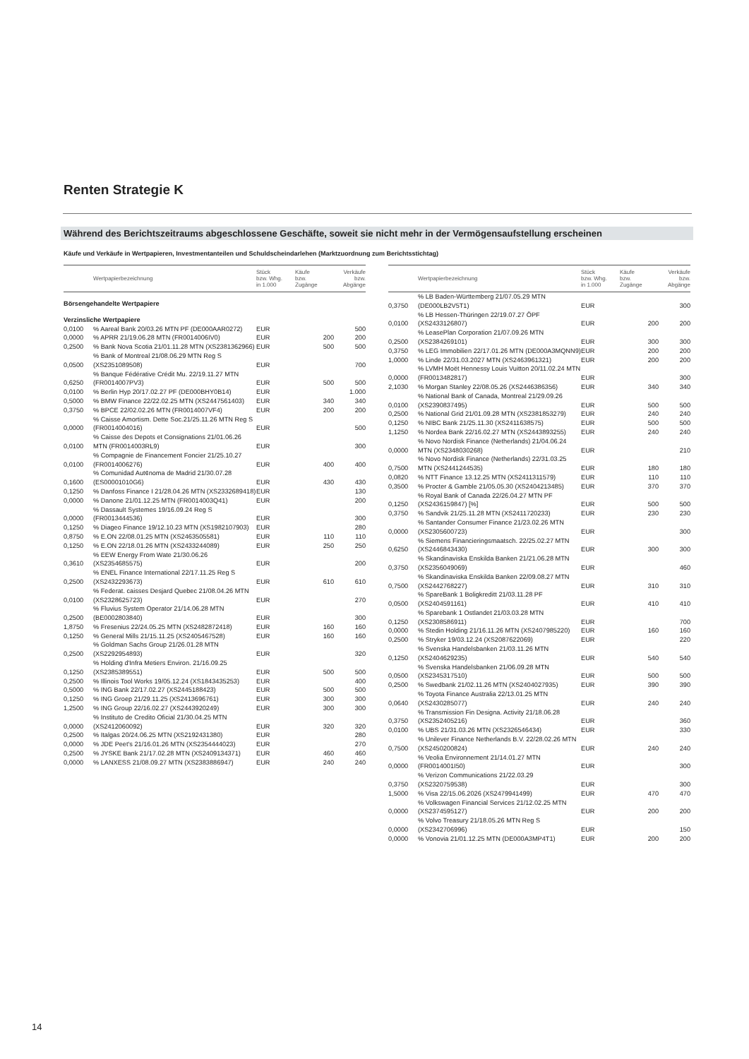Renten Strategie K
Während des Berichtszeitraums abgeschlossene Geschäfte, soweit sie nicht mehr in der Vermögensaufstellung erscheinen
Käufe und Verkäufe in Wertpapieren, Investmentanteilen und Schuldscheindarlehen (Marktzuordnung zum Berichtsstichtag)
| | Wertpapierbezeichnung | Stück bzw. Whg. in 1.000 | Käufe bzw. Zugänge | Verkäufe bzw. Abgänge |
| --- | --- | --- | --- | --- |
| Börsengehandelte Wertpapiere | | | | |
| Verzinsliche Wertpapiere | | | | |
| 0,0100 | % Aareal Bank 20/03.26 MTN PF (DE000AAR0272) | EUR | | 500 |
| 0,0000 | % APRR 21/19.06.28 MTN (FR0014006IV0) | EUR | 200 | 200 |
| 0,2500 | % Bank Nova Scotia 21/01.11.28 MTN (XS2381362966) | EUR | 500 | 500 |
| 0,0500 | % Bank of Montreal 21/08.06.29 MTN Reg S (XS2351089508) | EUR | | 700 |
| 0,6250 | % Banque Fédérative Crédit Mu. 22/19.11.27 MTN (FR0014007PV3) | EUR | 500 | 500 |
| 0,0100 | % Berlin Hyp 20/17.02.27 PF (DE000BHY0B14) | EUR | | 1.000 |
| 0,5000 | % BMW Finance 22/22.02.25 MTN (XS2447561403) | EUR | 340 | 340 |
| 0,3750 | % BPCE 22/02.02.26 MTN (FR0014007VF4) | EUR | 200 | 200 |
| 0,0000 | % Caisse Amortism. Dette Soc.21/25.11.26 MTN Reg S (FR0014004016) | EUR | | 500 |
| 0,0100 | % Caisse des Depots et Consignations 21/01.06.26 MTN (FR0014003RL9) | EUR | | 300 |
| 0,0100 | % Compagnie de Financement Foncier 21/25.10.27 (FR0014006276) | EUR | 400 | 400 |
| 0,1600 | % Comunidad Aut¢noma de Madrid 21/30.07.28 (ES00001010G6) | EUR | 430 | 430 |
| 0,1250 | % Danfoss Finance I 21/28.04.26 MTN (XS2332689418) | EUR | | 130 |
| 0,0000 | % Danone 21/01.12.25 MTN (FR0014003Q41) | EUR | | 200 |
| 0,0000 | % Dassault Systemes 19/16.09.24 Reg S (FR0013444536) | EUR | | 300 |
| 0,1250 | % Diageo Finance 19/12.10.23 MTN (XS1982107903) | EUR | | 280 |
| 0,8750 | % E.ON 22/08.01.25 MTN (XS2463505581) | EUR | 110 | 110 |
| 0,1250 | % E.ON 22/18.01.26 MTN (XS2433244089) | EUR | 250 | 250 |
| 0,3610 | % EEW Energy From Wate 21/30.06.26 (XS2354685575) | EUR | | 200 |
| 0,2500 | % ENEL Finance International 22/17.11.25 Reg S (XS2432293673) | EUR | 610 | 610 |
| 0,0100 | % Federat. caisses Desjard Quebec 21/08.04.26 MTN (XS2328625723) | EUR | | 270 |
| 0,2500 | % Fluvius System Operator 21/14.06.28 MTN (BE0002803840) | EUR | | 300 |
| 1,8750 | % Fresenius 22/24.05.25 MTN (XS2482872418) | EUR | 160 | 160 |
| 0,1250 | % General Mills 21/15.11.25 (XS2405467528) | EUR | 160 | 160 |
| 0,2500 | % Goldman Sachs Group 21/26.01.28 MTN (XS2292954893) | EUR | | 320 |
| 0,1250 | % Holding d'Infra Metiers Environ. 21/16.09.25 (XS2385389551) | EUR | 500 | 500 |
| 0,2500 | % Illinois Tool Works 19/05.12.24 (XS1843435253) | EUR | | 400 |
| 0,5000 | % ING Bank 22/17.02.27 (XS2445188423) | EUR | 500 | 500 |
| 0,1250 | % ING Groep 21/29.11.25 (XS2413696761) | EUR | 300 | 300 |
| 1,2500 | % ING Group 22/16.02.27 (XS2443920249) | EUR | 300 | 300 |
| 0,0000 | % Instituto de Credito Oficial 21/30.04.25 MTN (XS2412060092) | EUR | 320 | 320 |
| 0,2500 | % Italgas 20/24.06.25 MTN (XS2192431380) | EUR | | 280 |
| 0,0000 | % JDE Peet's 21/16.01.26 MTN (XS2354444023) | EUR | | 270 |
| 0,2500 | % JYSKE Bank 21/17.02.28 MTN (XS2409134371) | EUR | 460 | 460 |
| 0,0000 | % LANXESS 21/08.09.27 MTN (XS2383886947) | EUR | 240 | 240 |
| | Wertpapierbezeichnung | Stück bzw. Whg. in 1.000 | Käufe bzw. Zugänge | Verkäufe bzw. Abgänge |
| --- | --- | --- | --- | --- |
| 0,3750 | % LB Baden-Württemberg 21/07.05.29 MTN (DE000LB2V5T1) | EUR | | 300 |
| 0,0100 | % LB Hessen-Thüringen 22/19.07.27 ÖPF (XS2433126807) | EUR | 200 | 200 |
| 0,2500 | % LeasePlan Corporation 21/07.09.26 MTN (XS2384269101) | EUR | 300 | 300 |
| 0,3750 | % LEG Immobilien 22/17.01.26 MTN (DE000A3MQNN9) | EUR | 200 | 200 |
| 1,0000 | % Linde 22/31.03.2027 MTN (XS2463961321) | EUR | 200 | 200 |
| 0,0000 | % LVMH Moët Hennessy Louis Vuitton 20/11.02.24 MTN (FR0013482817) | EUR | | 300 |
| 2,1030 | % Morgan Stanley 22/08.05.26 (XS2446386356) | EUR | 340 | 340 |
| 0,0100 | % National Bank of Canada, Montreal 21/29.09.26 (XS2390837495) | EUR | 500 | 500 |
| 0,2500 | % National Grid 21/01.09.28 MTN (XS2381853279) | EUR | 240 | 240 |
| 0,1250 | % NIBC Bank 21/25.11.30 (XS2411638575) | EUR | 500 | 500 |
| 1,1250 | % Nordea Bank 22/16.02.27 MTN (XS2443893255) | EUR | 240 | 240 |
| 0,0000 | % Novo Nordisk Finance (Netherlands) 21/04.06.24 MTN (XS2348030268) | EUR | | 210 |
| 0,7500 | % Novo Nordisk Finance (Netherlands) 22/31.03.25 MTN (XS2441244535) | EUR | 180 | 180 |
| 0,0820 | % NTT Finance 13.12.25 MTN (XS2411311579) | EUR | 110 | 110 |
| 0,3500 | % Procter & Gamble 21/05.05.30 (XS2404213485) | EUR | 370 | 370 |
| 0,1250 | % Royal Bank of Canada 22/26.04.27 MTN PF (XS2436159847) [%] | EUR | 500 | 500 |
| 0,3750 | % Sandvik 21/25.11.28 MTN (XS2411720233) | EUR | 230 | 230 |
| 0,0000 | % Santander Consumer Finance 21/23.02.26 MTN (XS2305600723) | EUR | | 300 |
| 0,6250 | % Siemens Financieringsmaatsch. 22/25.02.27 MTN (XS2446843430) | EUR | 300 | 300 |
| 0,3750 | % Skandinaviska Enskilda Banken 21/21.06.28 MTN (XS2356049069) | EUR | | 460 |
| 0,7500 | % Skandinaviska Enskilda Banken 22/09.08.27 MTN (XS2442768227) | EUR | 310 | 310 |
| 0,0500 | % SpareBank 1 Boligkreditt 21/03.11.28 PF (XS2404591161) | EUR | 410 | 410 |
| 0,1250 | % Sparebank 1 Ostlandet 21/03.03.28 MTN (XS2308586911) | EUR | | 700 |
| 0,0000 | % Stedin Holding 21/16.11.26 MTN (XS2407985220) | EUR | 160 | 160 |
| 0,2500 | % Stryker 19/03.12.24 (XS2087622069) | EUR | | 220 |
| 0,1250 | % Svenska Handelsbanken 21/03.11.26 MTN (XS2404629235) | EUR | 540 | 540 |
| 0,0500 | % Svenska Handelsbanken 21/06.09.28 MTN (XS2345317510) | EUR | 500 | 500 |
| 0,2500 | % Swedbank 21/02.11.26 MTN (XS2404027935) | EUR | 390 | 390 |
| 0,0640 | % Toyota Finance Australia 22/13.01.25 MTN (XS2430285077) | EUR | 240 | 240 |
| 0,3750 | % Transmission Fin Designa. Activity 21/18.06.28 (XS2352405216) | EUR | | 360 |
| 0,0100 | % UBS 21/31.03.26 MTN (XS2326546434) | EUR | | 330 |
| 0,7500 | % Unilever Finance Netherlands B.V. 22/28.02.26 MTN (XS2450200824) | EUR | 240 | 240 |
| 0,0000 | % Veolia Environnement 21/14.01.27 MTN (FR0014001I50) | EUR | | 300 |
| 0,3750 | % Verizon Communications 21/22.03.29 (XS2320759538) | EUR | | 300 |
| 1,5000 | % Visa 22/15.06.2026 (XS2479941499) | EUR | 470 | 470 |
| 0,0000 | % Volkswagen Financial Services 21/12.02.25 MTN (XS2374595127) | EUR | 200 | 200 |
| 0,0000 | % Volvo Treasury 21/18.05.26 MTN Reg S (XS2342706996) | EUR | | 150 |
| 0,0000 | % Vonovia 21/01.12.25 MTN (DE000A3MP4T1) | EUR | 200 | 200 |
14